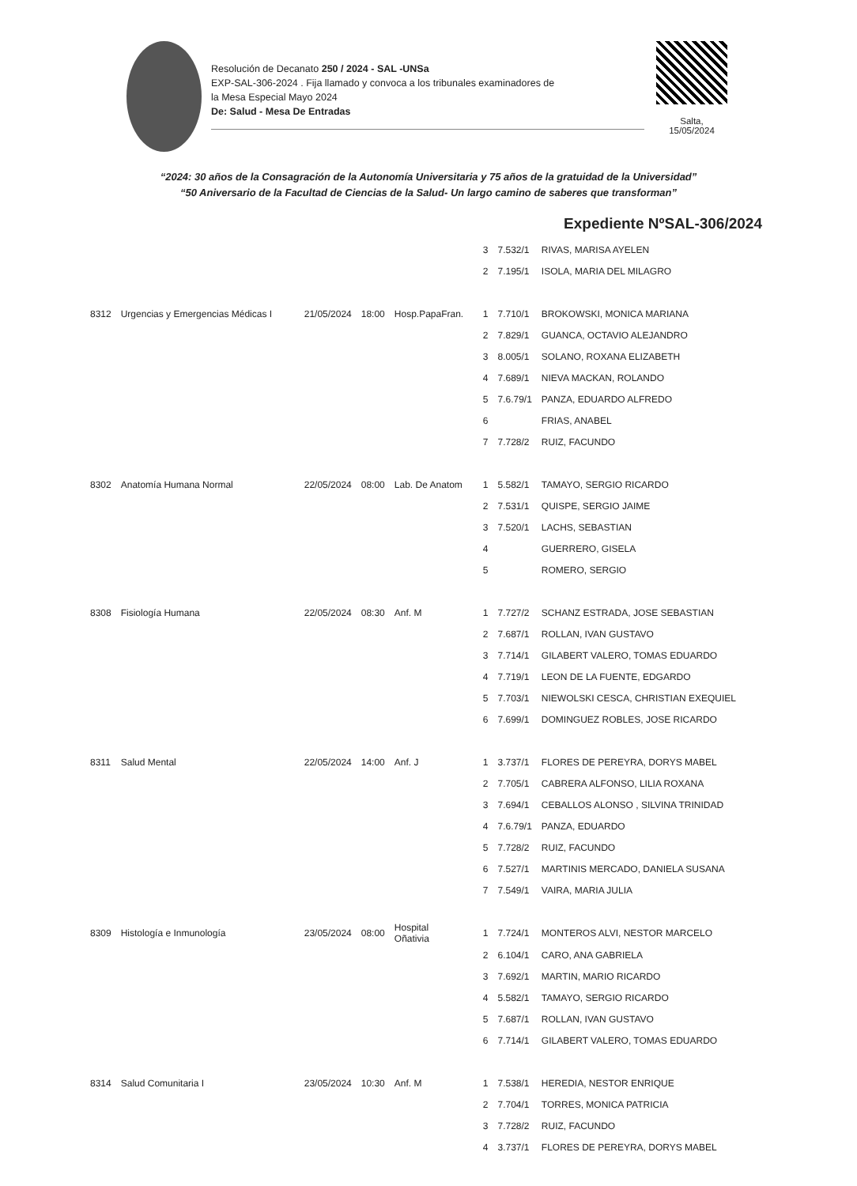Resolución de Decanato 250 / 2024 - SAL -UNSa
EXP-SAL-306-2024 . Fija llamado y convoca a los tribunales examinadores de
la Mesa Especial Mayo 2024
De: Salud - Mesa De Entradas
Salta,
15/05/2024
“2024: 30 años de la Consagración de la Autonomía Universitaria y 75 años de la gratuidad de la Universidad”
“50 Aniversario de la Facultad de Ciencias de la Salud- Un largo camino de saberes que transforman”
Expediente NºSAL-306/2024
| | | | | | 3 | 7.532/1 | RIVAS, MARISA AYELEN |
| | | | | | 2 | 7.195/1 | ISOLA, MARIA DEL MILAGRO |
| 8312 | Urgencias y Emergencias Médicas I | 21/05/2024 | 18:00 | Hosp.PapaFran. | 1 | 7.710/1 | BROKOWSKI, MONICA MARIANA |
| | | | | | 2 | 7.829/1 | GUANCA, OCTAVIO ALEJANDRO |
| | | | | | 3 | 8.005/1 | SOLANO, ROXANA ELIZABETH |
| | | | | | 4 | 7.689/1 | NIEVA MACKAN, ROLANDO |
| | | | | | 5 | 7.6.79/1 | PANZA, EDUARDO ALFREDO |
| | | | | | 6 | | FRIAS, ANABEL |
| | | | | | 7 | 7.728/2 | RUIZ, FACUNDO |
| 8302 | Anatomía Humana Normal | 22/05/2024 | 08:00 | Lab. De Anatom | 1 | 5.582/1 | TAMAYO, SERGIO RICARDO |
| | | | | | 2 | 7.531/1 | QUISPE, SERGIO JAIME |
| | | | | | 3 | 7.520/1 | LACHS, SEBASTIAN |
| | | | | | 4 | | GUERRERO, GISELA |
| | | | | | 5 | | ROMERO, SERGIO |
| 8308 | Fisiología Humana | 22/05/2024 | 08:30 | Anf. M | 1 | 7.727/2 | SCHANZ ESTRADA, JOSE SEBASTIAN |
| | | | | | 2 | 7.687/1 | ROLLAN, IVAN GUSTAVO |
| | | | | | 3 | 7.714/1 | GILABERT VALERO, TOMAS EDUARDO |
| | | | | | 4 | 7.719/1 | LEON DE LA FUENTE, EDGARDO |
| | | | | | 5 | 7.703/1 | NIEWOLSKI CESCA, CHRISTIAN EXEQUIEL |
| | | | | | 6 | 7.699/1 | DOMINGUEZ ROBLES, JOSE RICARDO |
| 8311 | Salud Mental | 22/05/2024 | 14:00 | Anf. J | 1 | 3.737/1 | FLORES DE PEREYRA, DORYS MABEL |
| | | | | | 2 | 7.705/1 | CABRERA ALFONSO, LILIA ROXANA |
| | | | | | 3 | 7.694/1 | CEBALLOS ALONSO , SILVINA TRINIDAD |
| | | | | | 4 | 7.6.79/1 | PANZA, EDUARDO |
| | | | | | 5 | 7.728/2 | RUIZ, FACUNDO |
| | | | | | 6 | 7.527/1 | MARTINIS MERCADO, DANIELA SUSANA |
| | | | | | 7 | 7.549/1 | VAIRA, MARIA JULIA |
| 8309 | Histología e Inmunología | 23/05/2024 | 08:00 | Hospital Oñativia | 1 | 7.724/1 | MONTEROS ALVI, NESTOR MARCELO |
| | | | | | 2 | 6.104/1 | CARO, ANA GABRIELA |
| | | | | | 3 | 7.692/1 | MARTIN, MARIO RICARDO |
| | | | | | 4 | 5.582/1 | TAMAYO, SERGIO RICARDO |
| | | | | | 5 | 7.687/1 | ROLLAN, IVAN GUSTAVO |
| | | | | | 6 | 7.714/1 | GILABERT VALERO, TOMAS EDUARDO |
| 8314 | Salud Comunitaria I | 23/05/2024 | 10:30 | Anf. M | 1 | 7.538/1 | HEREDIA, NESTOR ENRIQUE |
| | | | | | 2 | 7.704/1 | TORRES, MONICA PATRICIA |
| | | | | | 3 | 7.728/2 | RUIZ, FACUNDO |
| | | | | | 4 | 3.737/1 | FLORES DE PEREYRA, DORYS MABEL |